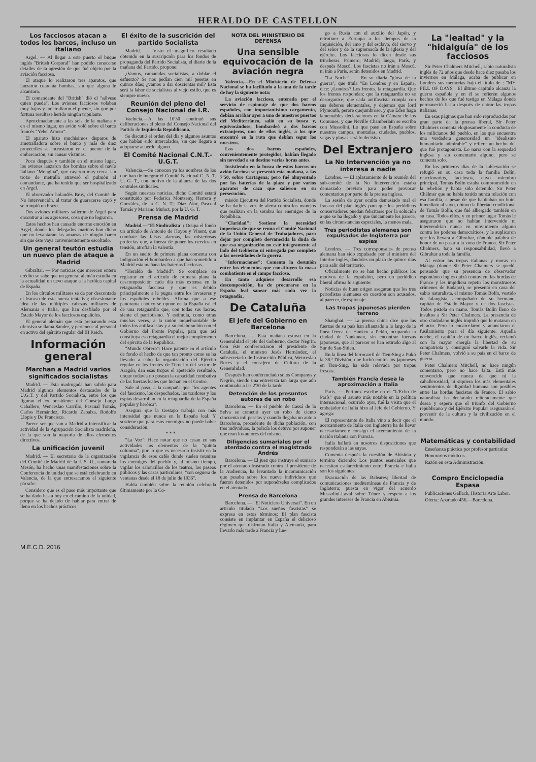HERALDO DE CASTELLON
Los facciosos atacan a todos los barcos, incluso un italiano
Argel. — Al llegar a este puerto el buque inglés "British Corporal" han podido conocerse detalles de la agresión de que fué objeto por la aviación facciosa.
El ataque lo realizaron tres aparatos, que lanzaron cuarenta bombas, sin que alguna le alcanzara.
El comandante del "British" dió el "sálvese quien pueda". Los aviones facciosos volaban muy bajos y ametrallaron el puente, sin que por fortuna resultase herido ningún tripulante.
Aproximadamente a las seis de la mañana y en el mismo lugar, un avión voló sobre el barco francés "Yebel Amour".
El aparato hizo muchísimos disparos de ametralladora sobre el barco y más de diez proyectiles se incrustaron en el puente de la embarcación, sin causar víctimas.
Poco después y también en el mismo lugar, los aviones lanzaron dos bombas sobre el navío italiano "Mongioa", que cayeron muy cerca. Un trozo de metralla atravesó el pulmón al comandante, que ha tenido que ser hospitalizado en Argel.
El observador holandés Bruy, del Comité de No Intervención, al tratar de guarecerse cayó y se rompió un brazo.
Dos aviones militares salieron de Argel para encontrar a los agresores, cosa que no lograron.
Estos hechos han causado enorme emoción en Argel, donde los delegados marinos han dicho que no levantarán las amarras de ningún barco sin que éste vaya convenientemente escoltado.
Un general teutón estudia un nuevo plan de ataque a Madrid
Gibraltar. — Por noticias que merecen entero crédito se sabe que un general alemán estudia en la actualidad un uevo ataque a la heróica capital de España.
En los círculos militares se da por descontado el fracaso de esta nueva tentativa; obsesionante idea de las múltiples cabezas militares de Alemania e Italia, que han desfilado por el Estado Mayor de los facciosos españoles.
El general alemán que está preparando esta ofensiva se llama Sander, y pertenece al personal en activo del ejército regular del III Reich.
Información general
Marchan a Madrid varios significados socialistas
Madrid. — Esta madrugada han salido para Madrid algunos elementos destacados de la U.G.T. y del Partido Socialista, entre los que figuran el ex presidente del Consejo Largo Caballero, Wenceslao Carrillo, Pascual Tomás, Carlos Hernández, Ricardo Zabalza, Rodolfo Llopis y De Francisco.
Parece ser que van a Madrid a intensificar la actividad de la Agrupación Socialista madrileña, de la que son la mayoría de ellos elementos directivos.
La unificación juvenil
Madrid. — El secretario de la organización del Comité de Madrid de la J. S. U., camarada Mesón, ha hecho unas manifestaciones sobre la Conferencia de unidad que se está celebrando en Valencia, de la que entresacamos el siguiente párrafo:
Considero que es el paso más importante que se ha dado hasta hoy en el camino de la unidad, porque se ha dejado de hablar para entrar de lleno en los hechos prácticos.
El éxito de la suscrición del partido Socialista
Madrid. — Visto el magnífico resultado obtenido en la suscripción para los fondos de propaganda del Partido Socialista, el diario de la mañana del Partido, propone:
¿Vamos, camaradas socialistas, a doblar el esfuerzo? Se nos pedían cien mil pesetas en quince días; ¿vamos a dar doscientas mil? Esta será la labor de socialistas al viejo estilo, que es siempre nuevo.
Reunión del pleno del Consejo Nacional de I.R.
Vaelncia.—A las 10'30 continuó sus deliberaciones el pleno del Consejo Nacional del Partido de Izquierda Republicana.
Se discutió el orden del día y algunos asuntos que habían sido intercalados, sin que llegara a adoptarse acuerdo alguno.
El Comité Nacional C.N.T.-U.G.T.
Valencia.—Se conocen ya los nombres de los que han de integrar el Comité Nacional C. N. T. U. G. T., con motivo de la alianza de las dos centrales sindicales.
Según nuestras noticias, dicho Comité estará constituido por Federica Montseny, Herrera y González, de la C. N. T.; Díaz Alor, Pascual Tomás y Mariano Muñoz, por la U. G. T.
Prensa de Madrid
Madrid.—"El Sindicalista": Ocupa el fondo un artículo de Antonio de Hoyos y Vinent, que combate las falsas alarmas, las misteriosas profecías que, a fuerza de poner los nervios en tensión, atrofian la valentía.
En un suelto de primera plana comenta con indignación el bombardeo a que han sometido a Madrid esta mañana las baterías facciosas.
"Heraldo de Madrid": Se complace en registrar en el artículo de primera plana la descomposición cada día más extensa en la retaguardia facciosa y que es debido principalmente a la pugna entre los invasores y los españoles rebeldes. Afirma que a ese panorama caótico se opone en la España eal el de una retaguardia que, con todas sus lacras, siente el patriotismo. Y estimula, como otras muchas veces, a la unión inquebrantable de todos los antifascistas y a su colaboración con el Gobierno del Frente Popular, para que así constituya esa retaguardia el mejor complemento del ejército de la República.
"Mundo Obrero": Hace patente en el artículo de fondo el hecho de que tan pronto como se ha llevado a cabo la organización del Ejército regular en los frentes de Teruel y del sector de Aragón, dan esas tropas el apetecido resultado, unque todavía no posean la capacidad combativa de las fuerzas leales que luchan en el Centro.
Sale al paso, a la campaña que "los agentes del fascismo, los despechados, los traidores y los espías desarrollan en la retaguardia de la España popular y heróica".
Asegura que la Gestapo trabaja con más intensidad que nunca en la España leal. Y sostiene que para esos enemigos no puede haber consideración.
* * *
"La Voz": Hace notar que no cesan en sus actividades los elementos de la "quinta columna", por lo que es necesario insistir en la vigilancia de esos cafés donde suelen reunirse los enemigos del pueblo y, al mismo tiempo, vigilar los saloncillos de los teatros, los paseos públicos y las casas particulares, "con ceguera de ventanas desde el 18 de julio de 1936".
Habla también sobre la reunión celebrada últimamente por la Co-
NOTA DEL MINISTERIO DE DEFENSA
Una sensible equivocación de la aviación negra
Valencia.—En el Ministerio de Defensa Nacional se ha facilitado a la una de la tarde de hoy la siguiente nota:
La aviación facciosa, enterada por el servicio de espionaje de que dos barcos españoles, con importantísimo cargamento, debían arribar ayer a uno de nuestros puertos del Mediterráneo, salió en su busca y, equivocándose, bombardeó a dos barcos extranjeros, uno de ellos inglés, a los que encontró en la ruta que debían segur los nuestros.
Los dos barcos españoles, convenientemente protegidos, habían llegado sin novedad a su destino varias horas antes.
Insistiendo en la busca de estos barcos un avión faccioso se presentó esta mañana, a las 7'50, sobre Cartagena; pero fué ahuyentado por las baterías de la plaza y por varios aparatos de caza que salieron en su persecución.
misión Ejecutiva del Partido Socialista, donde se ha dado la voz de alerta contra los manejos que realizan en la sombra los enemigos de la República.
"Claridad": Sostiene la necesidad imperiosa de que se reuna el Comité Nacional de la Unión General de Trabajadores, para dejar por completo desvanecida la duda de que esa organización no esté íntegramente al lado del Gobierno ni entregada por completo a las necesidades de la guerra.
"Informaciones": Comenta la desunión entre los elementos que constituyen la masa combatiente en el campo faccioso.
En tanto adquiere desarrollo esa descomposición, ha de procurarse en la España leal sanear más cada vez la retaguadia.
De Cataluña
El Jefe del Gobierno en Barcelona
Barcelona. — Esta mañana estuvo en la Generalidad el jefe del Gobierno, doctor Negrín. Con éste conferenciaron el presidente de Cataluña, el ministro Jesús Hernández, el subsecretario de Instrucción Pública, Wenceslao Roces y el consejero de Cultura de la Generalidad.
Después han conferenciado solos Companys y Negrín, siendo una entrevista tan larga que aún continuaba a las 2'30 de la tarde.
Detención de los presuntos autores de un robo
Barcelona. — En el pueblo de Cassá de la Selva se cometió ayer un robo de ciento cincuenta mil pesetas y cuando llegaba un auto a Barcelona, procedente de dicha población, con tres individuos, la policía los detuvo por suponer que eran los autores del mismo.
Diligencias sumariales por el atentado contra el magistrado Andrés
Barcelona. — El juez que instruye el sumario por el atentado frustrado contra el presidente de la Audiencia, ha levantado la incomunicación que pesaba sobre los nueve individuos que fueron detenidos por suponérseles complicados en el atentado.
Prensa de Barcelona
Barcelona. — "El Noticiero Universal". En un artículo titulado "Los sueños fascistas" se expresa en estos términos: El plan fascista consiste en implantar en España el delicioso régimen que disfrutan Italia y Alemania, para llevarlo más tarde a Francia y lue-
go a Rusia con el auxilio del Japón, y retrotraer a Euruopa a los tiempos de la Inquisición, del amo y del esclavo, del siervo y del señor y de la supremacía de la iglesia y del ejército. Los facciosos lo dicen desde sus trincheras. Primero, Madrid; luego, París, y después Moscú. Los fascistas no irán a Moscú, ni irán a París, serán detenidos en Madrid.
"La Noche". — En su diaria "glosa de la guerra", que titula "En Londres y en España, dice: ¿Londres? Los frentes, la retaguardia. Que los frentes respondan; que la retaguardia no se desorganice; que cada antifascista cumpla con sus deberes elementales, y dejemos que lord Plymouth, perore quejumbroso, y que Eden haga lamentables declaraciones en la Cámara de los Comunes, y que Neville Chamberlain se escriba con Mussolini. Lo que pase en España sobre nuestros campos, montañas, ciudades, pueblos, vegas y playas será lo decisivo.
Del Extranjero
La No Intervención ya no interesa a nadie
Londres. — El aplazamiento de la reunión del sub-comité de la No Intervención estaba demasiado previsto para poder provocar comentarios por parte de la prensa inglesa.
La sesión de ayer oculta demasiado mal el fracaso del plan inglés para que los periódicos conservadores puedan felicitarse por la solución a que se ha llegado y que únicamente les parece, en las circunstancias especiales, la menos mala.
Tres periodistas alemanes son expulsados de Inglaterra por espías
Londres. — Tres corresponsales de prensa alemana han sido expulsado por el ministro del Interior inglés, dándoles un plazo de quince días para salir del territorio.
Oficialmente no se han hecho públicos los motivos de la expulsión, pero un periódico liberal afirma lo siguiente:
Noticias de buen origen aseguran que los tres periodistas alemanes en cuestión son acusados, al parecer, de espionaje.
Las tropas japonesas pierden terreno
Shanghai. — La prensa china dice que las fuerzas de su país han afianzado a lo largo de la línea férrea de Hankeu a Pekín, ocupando la ciudad de Nankanan, sin encontrar fuerzas japonesas, que al parecer se han retirado algo al Sur de San-Sitien.
En la línea del ferrocarril de Tien-Sing a Pukú la 38.ª División, que luchó contra los japoneses en Tien-Sing, ha sido relevada por tropas frescas.
También Francia desea la aproximación a Italia
París. — Pertinex escribe en el "L'Echo de París" que el asunto más notable en la política internacional, ocurrido ayer, fué la visita que el embajador de Italia hizo al Jefe del Gobierno. Y agrega:
El representante de Italia vino a decir que el acercamiento de Italia con Inglaterra ha de llevar necesariamente consigo el acercamiento de la nación italiana con Francia.
Italia hallará en nosotros disposiciones que responderán a las suyas.
Comenta después la cuestión de Abisinia y termina diciendo: Los puntos esenciales que necesitan esclarecimiento entre Francia e Italia son los siguientes:
Evacuación de las Baleares; libertad de comunicaciones mediterráneas de Francia y de Inglaterra; puesta en vigor del acuerdo Mussolini-Laval sobre Túnez y respeto a los grandes intereses de Francia en Abisinia.
La "lealtad" y la "hidalguía" de los facciosos
Sir Peter Chalmers Mitchell, sabio naturalista inglés de 72 años que desde hace diez pasaba los inviernos en Málaga, acaba de publicar en Londres sus memorias bajo el título de : "MY FILL OF DAYS". El último capítulo alcanza la guerra española y en él se refieren algunos hechos de los que fué testigo en Málaga donde permaneció hasta después de entrar las tropas italianas.
En esas páginas que han sido reproducidas por gran parte de la prensa liberal, Sir Peter Chalmers comenta elogiosamente la conducta de los milicianos del pueblo, en los que encuentra una verdadera generosidad un "idealismo humanitario admirable" y refiere un hecho del que fué protagonista. Lo narra con la sequedad inglesa y sin comentario alguno, pero se comenta solo.
En los primeros días de la sublevación se refugió en su casa toda la familia Bolín, reaccionarios, facciosos, cuyo miembro principal, Tomás Bolín estaba comprometido en la rebelión y había sido detenido. Sir Peter Chálmer que no había tenido nunca relación con esa familia, a pesar de que habitaban un hotel inmediato al suyo, obtuvo la libertad condicional de Tomás Bolín, que fué albergado también en su casa. Todos ellos, y en primer lugar Tomás le aseguraron que no habían intervenido ni intervendrían nunca en movimiento alguno contra los poderes democráticos, y le suplicaron que los llevara a Gibraltar, dándole palabra de honor de no pasar a la zona de Franco. Sir Peter Chalmers, bajo su responsabilidad, llevó a Gibraltar a toda la familia.
Al entrar las tropas italianas y moras en Málaga (donde Sir Peter Chalmers se quedó, pensando que su presencia de observador espontáneo inglés quizá contuviera las hordas de Franco y les impidiera repetir los monstruosos crímenes de Badajoz), se presentó en casa del sabio naturalista, el mismo Tomás Bolín, vestido de falangista, acompañado de su hermano, capitán de Estado Mayor y de dos fascistas. Todos pistola en mano. Tomás Bolín lleno de insultos a Sir Peter Chalmers. La presencia de otro ciudadano inglés impidió que le mataran en el acto. Pero lo encarcelaron y anunciaron el fusilamiento para el día siguiente. Aquella noche, el capitán de un barco inglés, reclamó con la mayor energía la libertad de su compatriota y consiguió salvarle la vida. Sir Peter Chalmers, volvió a su país en el barco de guerra.
Peter Chalmers Mitchell, no hace ningún comentario, pero no hace falta. Está más convencido que nunca de que ni la caballerosidad, ni siquiera los más elementales sentimientos de dignidad humana son posibles entre las hordas fascistas de Franco. El sabio naturalista ha declarado reiteradamente que desea y espera que el triunfo del Gobierno republicano y del Ejército Popular asegurarán el porvenir de la cultura y la civilización en el mundo.
Matemáticas y contabilidad
Enseñanza práctica por profesor particular.
Honorarios módicos.
Razón en esta Administración.
Compro Enciclopedia Espasa
Publicaciones Gallach, Historia Arte Labor.
Oferta: Apartado 456.—Barcelona.
M.E.C.D. 2016